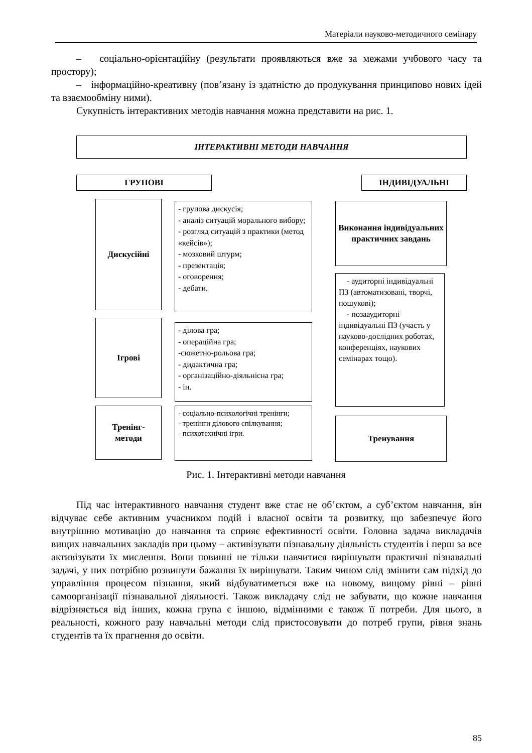Матеріали науково-методичного семінару
– соціально-орієнтаційну (результати проявляються вже за межами учбового часу та простору);
– інформаційно-креативну (пов’язану із здатністю до продукування принципово нових ідей та взаємообміну ними).
Сукупність інтерактивних методів навчання можна представити на рис. 1.
ІНТЕРАКТИВНІ МЕТОДИ НАВЧАННЯ
ГРУПОВІ ІНДИВІДУАЛЬНІ
Дискусійні
- групова дискусія;
- аналіз ситуацій морального вибору;
- розгляд ситуацій з практики (метод «кейсів»);
- мозковий штурм;
- презентація;
- оговорення;
- дебати.
Ігрові
- ділова гра;
- операційна гра;
-сюжетно-рольова гра;
- дидактична гра;
- організаційно-діяльнісна гра;
- ін.
Тренінг-
методи
- соціально-психологічні тренінги;
- тренінги ділового спілкування;
- психотехнічні ігри.
Виконання індивідуальних практичних завдань
- аудиторні індивідуальні ПЗ (автоматизовані, творчі, пошукові);
- позааудиторні індивідуальні ПЗ (участь у науково-дослідних роботах, конференціях, наукових семінарах тощо).
Тренування
Рис. 1. Інтерактивні методи навчання
Під час інтерактивного навчання студент вже стає не об’єктом, а суб’єктом навчання, він відчуває себе активним учасником подій і власної освіти та розвитку, що забезпечує його внутрішню мотивацію до навчання та сприяє ефективності освіти. Головна задача викладачів вищих навчальних закладів при цьому – активізувати пізнавальну діяльність студентів і перш за все активізувати їх мислення. Вони повинні не тільки навчитися вирішувати практичні пізнавальні задачі, у них потрібно розвинути бажання їх вирішувати. Таким чином слід змінити сам підхід до управління процесом пізнання, який відбуватиметься вже на новому, вищому рівні – рівні самоорганізації пізнавальної діяльності. Також викладачу слід не забувати, що кожне навчання відрізняється від інших, кожна група є іншою, відмінними є також її потреби. Для цього, в реальності, кожного разу навчальні методи слід пристосовувати до потреб групи, рівня знань студентів та їх прагнення до освіти.
85